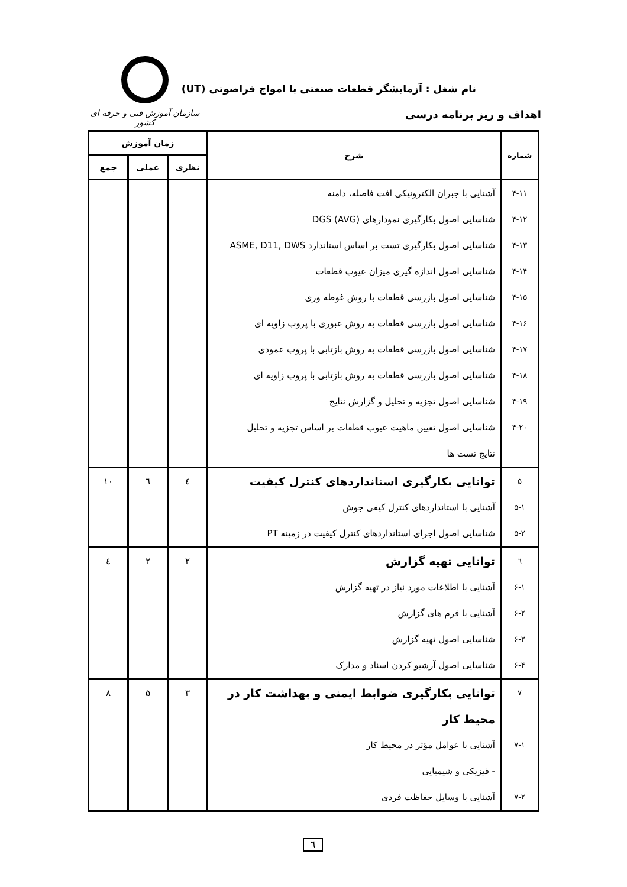نام شغل : آزمایشگر قطعات صنعتی با امواج فراصوتی (UT)
اهداف و ریز برنامه درسی
سازمان آموزش فنی و حرفه ای کشور
| شماره | شرح | زمان آموزش | | |
| --- | --- | --- | --- | --- |
| | | نظری | عملی | جمع |
| ۴-۱۱ | آشنایی با جبران الکترونیکی افت فاصله، دامنه | | | |
| ۴-۱۲ | شناسایی اصول بکارگیری نمودارهای DGS (AVG) | | | |
| ۴-۱۳ | شناسایی اصول بکارگیری تست بر اساس استاندارد ASME, D11, DWS | | | |
| ۴-۱۴ | شناسایی اصول اندازه گیری میزان عیوب قطعات | | | |
| ۴-۱۵ | شناسایی اصول بازرسی قطعات با روش غوطه وری | | | |
| ۴-۱۶ | شناسایی اصول بازرسی قطعات به روش عبوری با پروب زاویه ای | | | |
| ۴-۱۷ | شناسایی اصول بازرسی قطعات به روش بازتابی با پروب عمودی | | | |
| ۴-۱۸ | شناسایی اصول بازرسی قطعات به روش بازتابی با پروب زاویه ای | | | |
| ۴-۱۹ | شناسایی اصول تجزیه و تحلیل و گزارش نتایج | | | |
| ۴-۲۰ | شناسایی اصول تعیین ماهیت عیوب قطعات بر اساس تجزیه و تحلیل نتایج تست ها | | | |
| ۵ | توانایی بکارگیری استانداردهای کنترل کیفیت | ٤ | ٦ | ١٠ |
| ۵-۱ | آشنایی با استانداردهای کنترل کیفی جوش | | | |
| ۵-۲ | شناسایی اصول اجرای استانداردهای کنترل کیفیت در زمینه PT | | | |
| ٦ | توانایی تهیه گزارش | ۲ | ۲ | ٤ |
| ۶-۱ | آشنایی با اطلاعات مورد نیاز در تهیه گزارش | | | |
| ۶-۲ | آشنایی با فرم های گزارش | | | |
| ۶-۳ | شناسایی اصول تهیه گزارش | | | |
| ۶-۴ | شناسایی اصول آرشیو کردن اسناد و مدارک | | | |
| ۷ | توانایی بکارگیری ضوابط ایمنی و بهداشت کار در محیط کار | ۳ | ۵ | ۸ |
| ۷-۱ | آشنایی با عوامل مؤثر در محیط کار | | | |
| | - فیزیکی و شیمیایی | | | |
| ۷-۲ | آشنایی با وسایل حفاظت فردی | | | |
٦